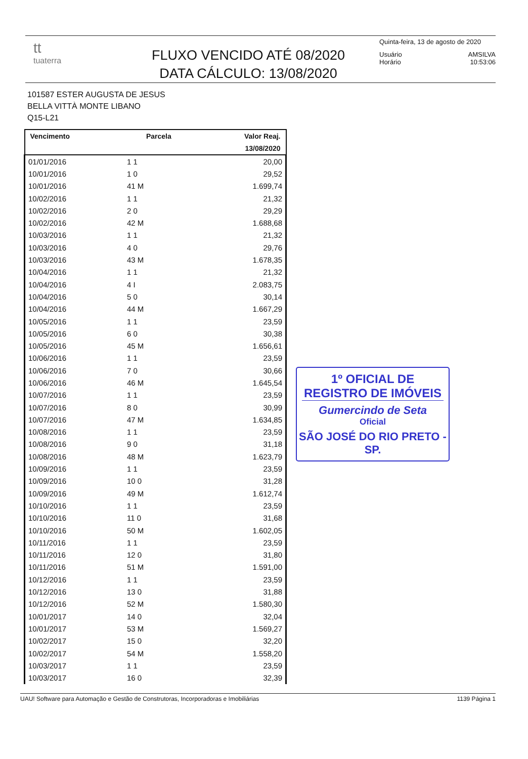tt
tuaterra
FLUXO VENCIDO ATÉ 08/2020
DATA CÁLCULO: 13/08/2020
Quinta-feira, 13 de agosto de 2020
Usuário AMSILVA
Horário 10:53:06
101587 ESTER AUGUSTA DE JESUS
BELLA VITTÀ MONTE LIBANO
Q15-L21
| Vencimento | Parcela | Valor Reaj. |
| --- | --- | --- |
| | | 13/08/2020 |
| 01/01/2016 | 1 1 | 20,00 |
| 10/01/2016 | 1 0 | 29,52 |
| 10/01/2016 | 41 M | 1.699,74 |
| 10/02/2016 | 1 1 | 21,32 |
| 10/02/2016 | 2 0 | 29,29 |
| 10/02/2016 | 42 M | 1.688,68 |
| 10/03/2016 | 1 1 | 21,32 |
| 10/03/2016 | 4 0 | 29,76 |
| 10/03/2016 | 43 M | 1.678,35 |
| 10/04/2016 | 1 1 | 21,32 |
| 10/04/2016 | 4 I | 2.083,75 |
| 10/04/2016 | 5 0 | 30,14 |
| 10/04/2016 | 44 M | 1.667,29 |
| 10/05/2016 | 1 1 | 23,59 |
| 10/05/2016 | 6 0 | 30,38 |
| 10/05/2016 | 45 M | 1.656,61 |
| 10/06/2016 | 1 1 | 23,59 |
| 10/06/2016 | 7 0 | 30,66 |
| 10/06/2016 | 46 M | 1.645,54 |
| 10/07/2016 | 1 1 | 23,59 |
| 10/07/2016 | 8 0 | 30,99 |
| 10/07/2016 | 47 M | 1.634,85 |
| 10/08/2016 | 1 1 | 23,59 |
| 10/08/2016 | 9 0 | 31,18 |
| 10/08/2016 | 48 M | 1.623,79 |
| 10/09/2016 | 1 1 | 23,59 |
| 10/09/2016 | 10 0 | 31,28 |
| 10/09/2016 | 49 M | 1.612,74 |
| 10/10/2016 | 1 1 | 23,59 |
| 10/10/2016 | 11 0 | 31,68 |
| 10/10/2016 | 50 M | 1.602,05 |
| 10/11/2016 | 1 1 | 23,59 |
| 10/11/2016 | 12 0 | 31,80 |
| 10/11/2016 | 51 M | 1.591,00 |
| 10/12/2016 | 1 1 | 23,59 |
| 10/12/2016 | 13 0 | 31,88 |
| 10/12/2016 | 52 M | 1.580,30 |
| 10/01/2017 | 14 0 | 32,04 |
| 10/01/2017 | 53 M | 1.569,27 |
| 10/02/2017 | 15 0 | 32,20 |
| 10/02/2017 | 54 M | 1.558,20 |
| 10/03/2017 | 1 1 | 23,59 |
| 10/03/2017 | 16 0 | 32,39 |
1º OFICIAL DE REGISTRO DE IMÓVEIS
Gumercindo de Seta
Oficial
SÃO JOSÉ DO RIO PRETO - SP.
UAU! Software para Automação e Gestão de Construtoras, Incorporadoras e Imobiliárias 1139 Página 1